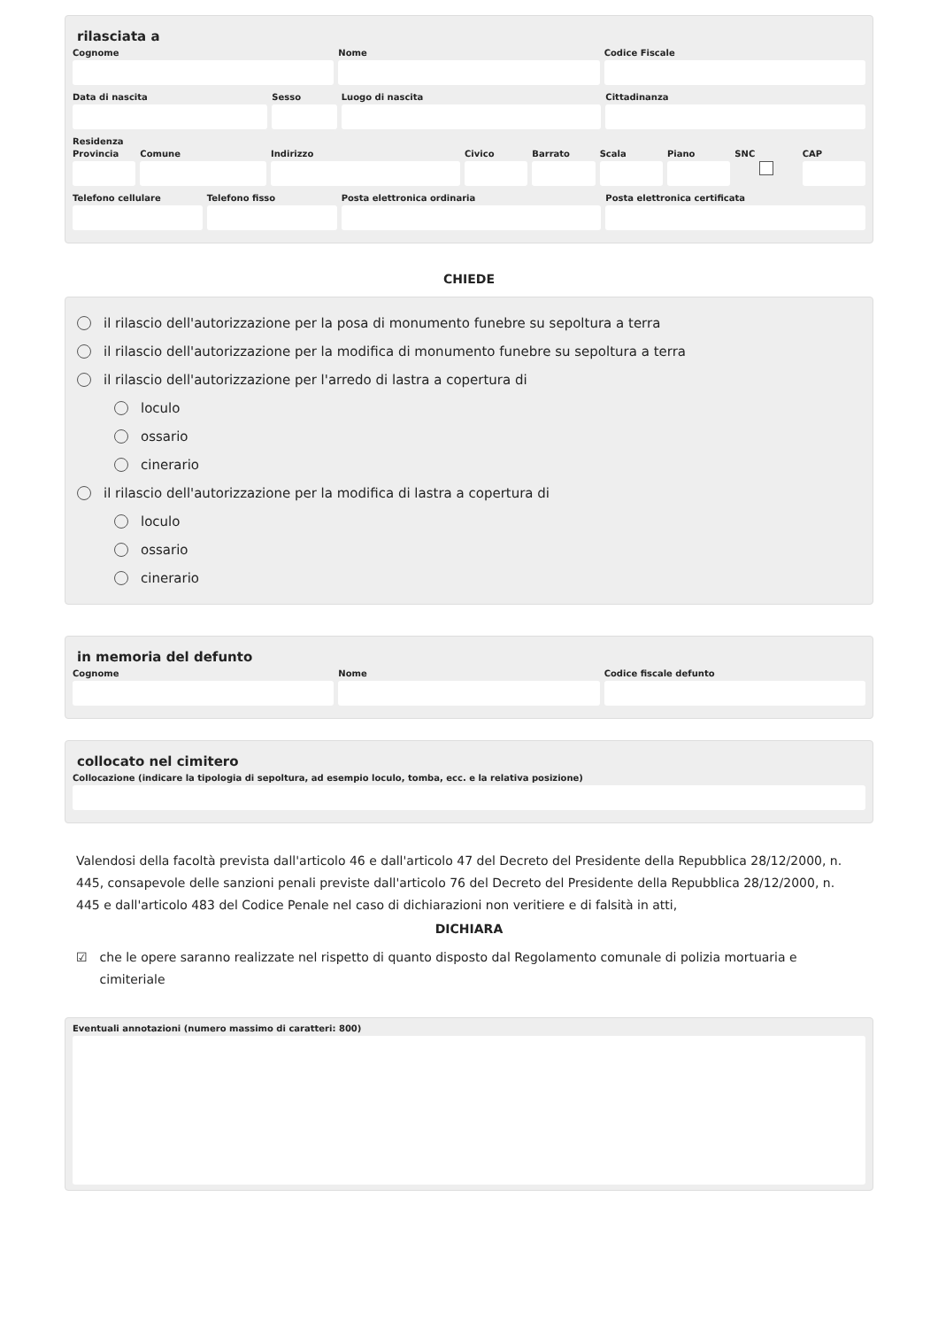rilasciata a
Cognome Nome Codice Fiscale
Data di nascita Sesso Luogo di nascita Cittadinanza
Residenza
Provincia Comune Indirizzo Civico Barrato Scala Piano SNC CAP
Telefono cellulare Telefono fisso Posta elettronica ordinaria Posta elettronica certificata
CHIEDE
il rilascio dell'autorizzazione per la posa di monumento funebre su sepoltura a terra
il rilascio dell'autorizzazione per la modifica di monumento funebre su sepoltura a terra
il rilascio dell'autorizzazione per l'arredo di lastra a copertura di
loculo
ossario
cinerario
il rilascio dell'autorizzazione per la modifica di lastra a copertura di
loculo
ossario
cinerario
in memoria del defunto
Cognome Nome Codice fiscale defunto
collocato nel cimitero
Collocazione (indicare la tipologia di sepoltura, ad esempio loculo, tomba, ecc. e la relativa posizione)
Valendosi della facoltà prevista dall'articolo 46 e dall'articolo 47 del Decreto del Presidente della Repubblica 28/12/2000, n. 445, consapevole delle sanzioni penali previste dall'articolo 76 del Decreto del Presidente della Repubblica 28/12/2000, n. 445 e dall'articolo 483 del Codice Penale nel caso di dichiarazioni non veritiere e di falsità in atti,
DICHIARA
☑ che le opere saranno realizzate nel rispetto di quanto disposto dal Regolamento comunale di polizia mortuaria e cimiteriale
Eventuali annotazioni (numero massimo di caratteri: 800)